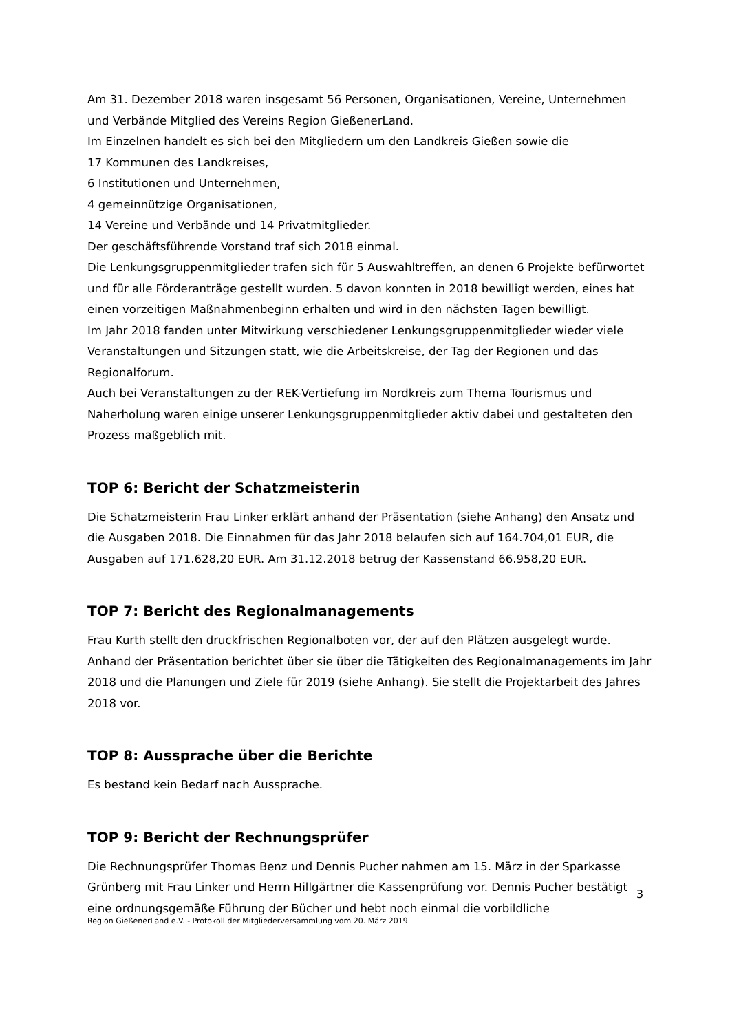Am 31. Dezember 2018 waren insgesamt 56 Personen, Organisationen, Vereine, Unternehmen und Verbände Mitglied des Vereins Region GießenerLand.
Im Einzelnen handelt es sich bei den Mitgliedern um den Landkreis Gießen sowie die
17 Kommunen des Landkreises,
6 Institutionen und Unternehmen,
4 gemeinnützige Organisationen,
14 Vereine und Verbände und 14 Privatmitglieder.
Der geschäftsführende Vorstand traf sich 2018 einmal.
Die Lenkungsgruppenmitglieder trafen sich für 5 Auswahltreffen, an denen 6 Projekte befürwortet und für alle Förderanträge gestellt wurden. 5 davon konnten in 2018 bewilligt werden, eines hat einen vorzeitigen Maßnahmenbeginn erhalten und wird in den nächsten Tagen bewilligt.
Im Jahr 2018 fanden unter Mitwirkung verschiedener Lenkungsgruppenmitglieder wieder viele Veranstaltungen und Sitzungen statt, wie die Arbeitskreise, der Tag der Regionen und das Regionalforum.
Auch bei Veranstaltungen zu der REK-Vertiefung im Nordkreis zum Thema Tourismus und Naherholung waren einige unserer Lenkungsgruppenmitglieder aktiv dabei und gestalteten den Prozess maßgeblich mit.
TOP 6: Bericht der Schatzmeisterin
Die Schatzmeisterin Frau Linker erklärt anhand der Präsentation (siehe Anhang) den Ansatz und die Ausgaben 2018. Die Einnahmen für das Jahr 2018 belaufen sich auf 164.704,01 EUR, die Ausgaben auf 171.628,20 EUR. Am 31.12.2018 betrug der Kassenstand 66.958,20 EUR.
TOP 7: Bericht des Regionalmanagements
Frau Kurth stellt den druckfrischen Regionalboten vor, der auf den Plätzen ausgelegt wurde. Anhand der Präsentation berichtet über sie über die Tätigkeiten des Regionalmanagements im Jahr 2018 und die Planungen und Ziele für 2019 (siehe Anhang). Sie stellt die Projektarbeit des Jahres 2018 vor.
TOP 8: Aussprache über die Berichte
Es bestand kein Bedarf nach Aussprache.
TOP 9: Bericht der Rechnungsprüfer
Die Rechnungsprüfer Thomas Benz und Dennis Pucher nahmen am 15. März in der Sparkasse Grünberg mit Frau Linker und Herrn Hillgärtner die Kassenprüfung vor. Dennis Pucher bestätigt eine ordnungsgemäße Führung der Bücher und hebt noch einmal die vorbildliche
3
Region GießenerLand e.V. - Protokoll der Mitgliederversammlung vom 20. März 2019